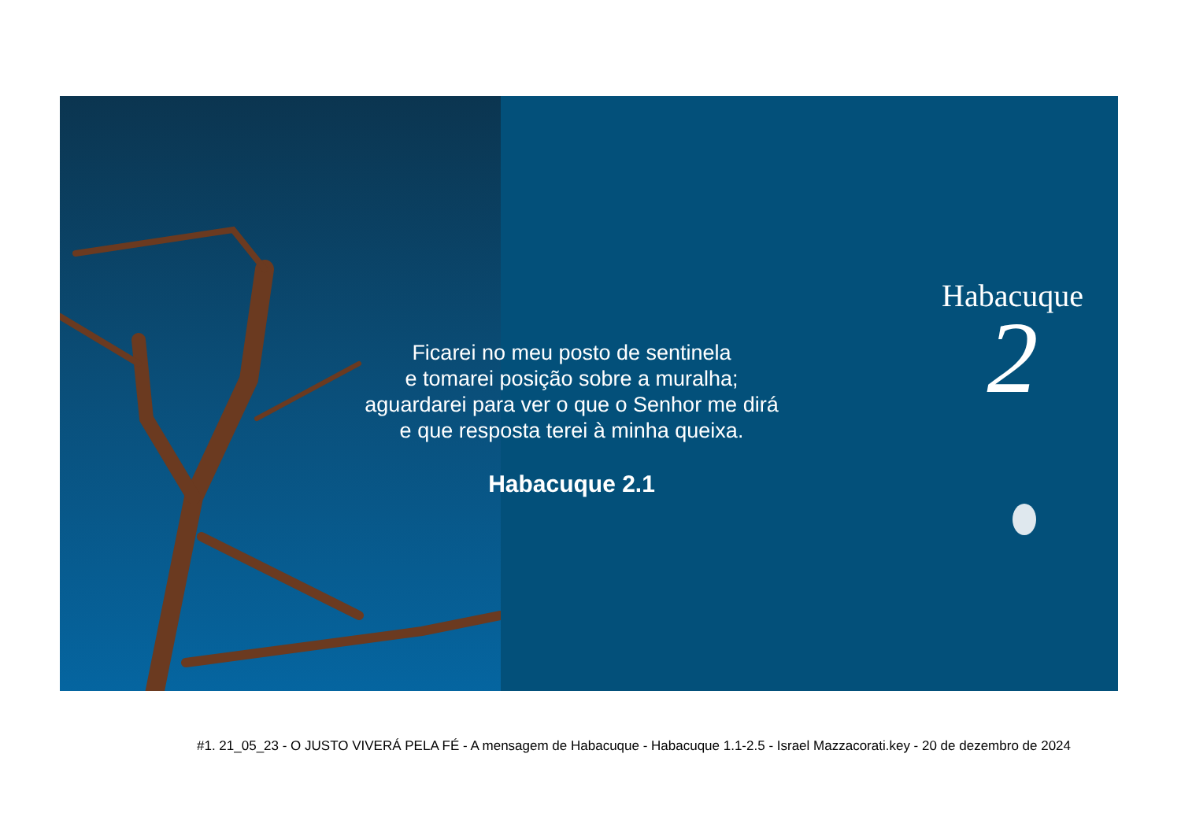Ficarei no meu posto de sentinela
e tomarei posição sobre a muralha;
aguardarei para ver o que o Senhor me dirá
e que resposta terei à minha queixa.
Habacuque 2.1
Habacuque
2
#1. 21_05_23 - O JUSTO VIVERÁ PELA FÉ - A mensagem de Habacuque - Habacuque 1.1-2.5 - Israel Mazzacorati.key - 20 de dezembro de 2024